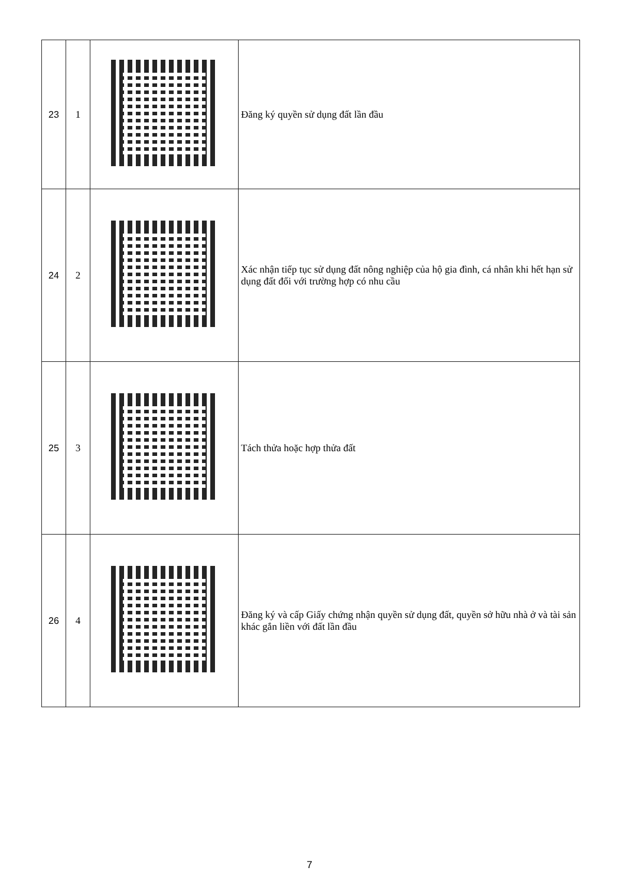| 23 | 1 | | Đăng ký quyền sử dụng đất lần đầu |
| 24 | 2 | | Xác nhận tiếp tục sử dụng đất nông nghiệp của hộ gia đình, cá nhân khi hết hạn sử dụng đất đối với trường hợp có nhu cầu |
| 25 | 3 | | Tách thửa hoặc hợp thửa đất |
| 26 | 4 | | Đăng ký và cấp Giấy chứng nhận quyền sử dụng đất, quyền sở hữu nhà ở và tài sản khác gắn liền với đất lần đầu |
7